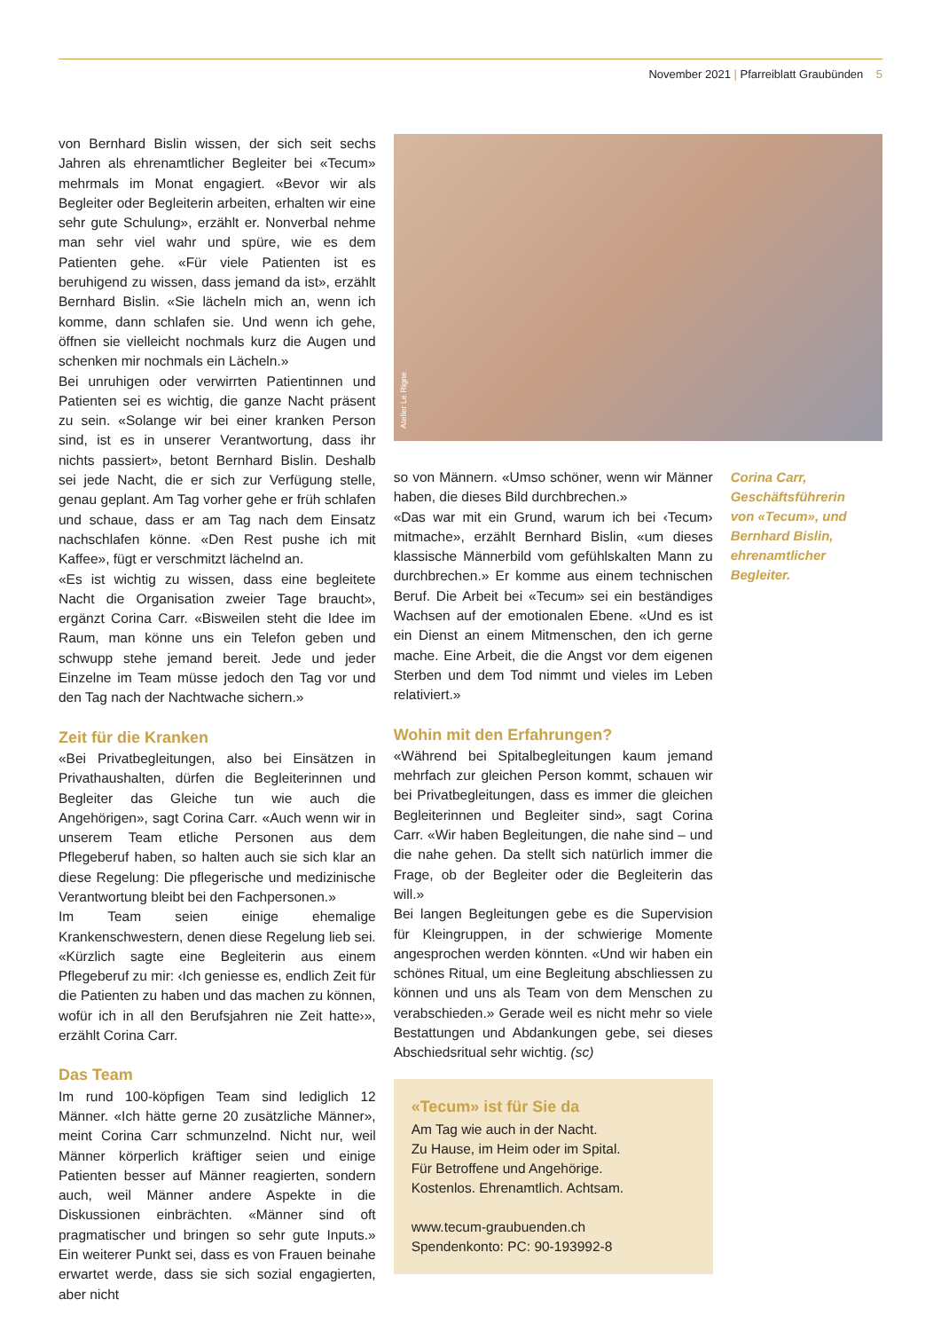November 2021 | Pfarreiblatt Graubünden 5
von Bernhard Bislin wissen, der sich seit sechs Jahren als ehrenamtlicher Begleiter bei «Tecum» mehrmals im Monat engagiert. «Bevor wir als Begleiter oder Begleiterin arbeiten, erhalten wir eine sehr gute Schulung», erzählt er. Nonverbal nehme man sehr viel wahr und spüre, wie es dem Patienten gehe. «Für viele Patienten ist es beruhigend zu wissen, dass jemand da ist», erzählt Bernhard Bislin. «Sie lächeln mich an, wenn ich komme, dann schlafen sie. Und wenn ich gehe, öffnen sie vielleicht nochmals kurz die Augen und schenken mir nochmals ein Lächeln.»
Bei unruhigen oder verwirrten Patientinnen und Patienten sei es wichtig, die ganze Nacht präsent zu sein. «Solange wir bei einer kranken Person sind, ist es in unserer Verantwortung, dass ihr nichts passiert», betont Bernhard Bislin. Deshalb sei jede Nacht, die er sich zur Verfügung stelle, genau geplant. Am Tag vorher gehe er früh schlafen und schaue, dass er am Tag nach dem Einsatz nachschlafen könne. «Den Rest pushe ich mit Kaffee», fügt er verschmitzt lächelnd an.
«Es ist wichtig zu wissen, dass eine begleitete Nacht die Organisation zweier Tage braucht», ergänzt Corina Carr. «Bisweilen steht die Idee im Raum, man könne uns ein Telefon geben und schwupp stehe jemand bereit. Jede und jeder Einzelne im Team müsse jedoch den Tag vor und den Tag nach der Nachtwache sichern.»
Zeit für die Kranken
«Bei Privatbegleitungen, also bei Einsätzen in Privathaushalten, dürfen die Begleiterinnen und Begleiter das Gleiche tun wie auch die Angehörigen», sagt Corina Carr. «Auch wenn wir in unserem Team etliche Personen aus dem Pflegeberuf haben, so halten auch sie sich klar an diese Regelung: Die pflegerische und medizinische Verantwortung bleibt bei den Fachpersonen.»
Im Team seien einige ehemalige Krankenschwestern, denen diese Regelung lieb sei. «Kürzlich sagte eine Begleiterin aus einem Pflegeberuf zu mir: ‹Ich geniesse es, endlich Zeit für die Patienten zu haben und das machen zu können, wofür ich in all den Berufsjahren nie Zeit hatte›», erzählt Corina Carr.
Das Team
Im rund 100-köpfigen Team sind lediglich 12 Männer. «Ich hätte gerne 20 zusätzliche Männer», meint Corina Carr schmunzelnd. Nicht nur, weil Männer körperlich kräftiger seien und einige Patienten besser auf Männer reagierten, sondern auch, weil Männer andere Aspekte in die Diskussionen einbrächten. «Männer sind oft pragmatischer und bringen so sehr gute Inputs.» Ein weiterer Punkt sei, dass es von Frauen beinahe erwartet werde, dass sie sich sozial engagierten, aber nicht
Atelier Le Rigne
so von Männern. «Umso schöner, wenn wir Männer haben, die dieses Bild durchbrechen.»
«Das war mit ein Grund, warum ich bei ‹Tecum› mitmache», erzählt Bernhard Bislin, «um dieses klassische Männerbild vom gefühlskalten Mann zu durchbrechen.» Er komme aus einem technischen Beruf. Die Arbeit bei «Tecum» sei ein beständiges Wachsen auf der emotionalen Ebene. «Und es ist ein Dienst an einem Mitmenschen, den ich gerne mache. Eine Arbeit, die die Angst vor dem eigenen Sterben und dem Tod nimmt und vieles im Leben relativiert.»
Wohin mit den Erfahrungen?
«Während bei Spitalbegleitungen kaum jemand mehrfach zur gleichen Person kommt, schauen wir bei Privatbegleitungen, dass es immer die gleichen Begleiterinnen und Begleiter sind», sagt Corina Carr. «Wir haben Begleitungen, die nahe sind – und die nahe gehen. Da stellt sich natürlich immer die Frage, ob der Begleiter oder die Begleiterin das will.»
Bei langen Begleitungen gebe es die Supervision für Kleingruppen, in der schwierige Momente angesprochen werden könnten. «Und wir haben ein schönes Ritual, um eine Begleitung abschliessen zu können und uns als Team von dem Menschen zu verabschieden.» Gerade weil es nicht mehr so viele Bestattungen und Abdankungen gebe, sei dieses Abschiedsritual sehr wichtig. (sc)
«Tecum» ist für Sie da
Am Tag wie auch in der Nacht.
Zu Hause, im Heim oder im Spital.
Für Betroffene und Angehörige.
Kostenlos. Ehrenamtlich. Achtsam.
www.tecum-graubuenden.ch
Spendenkonto: PC: 90-193992-8
Corina Carr, Geschäftsführerin von «Tecum», und Bernhard Bislin, ehrenamtlicher Begleiter.